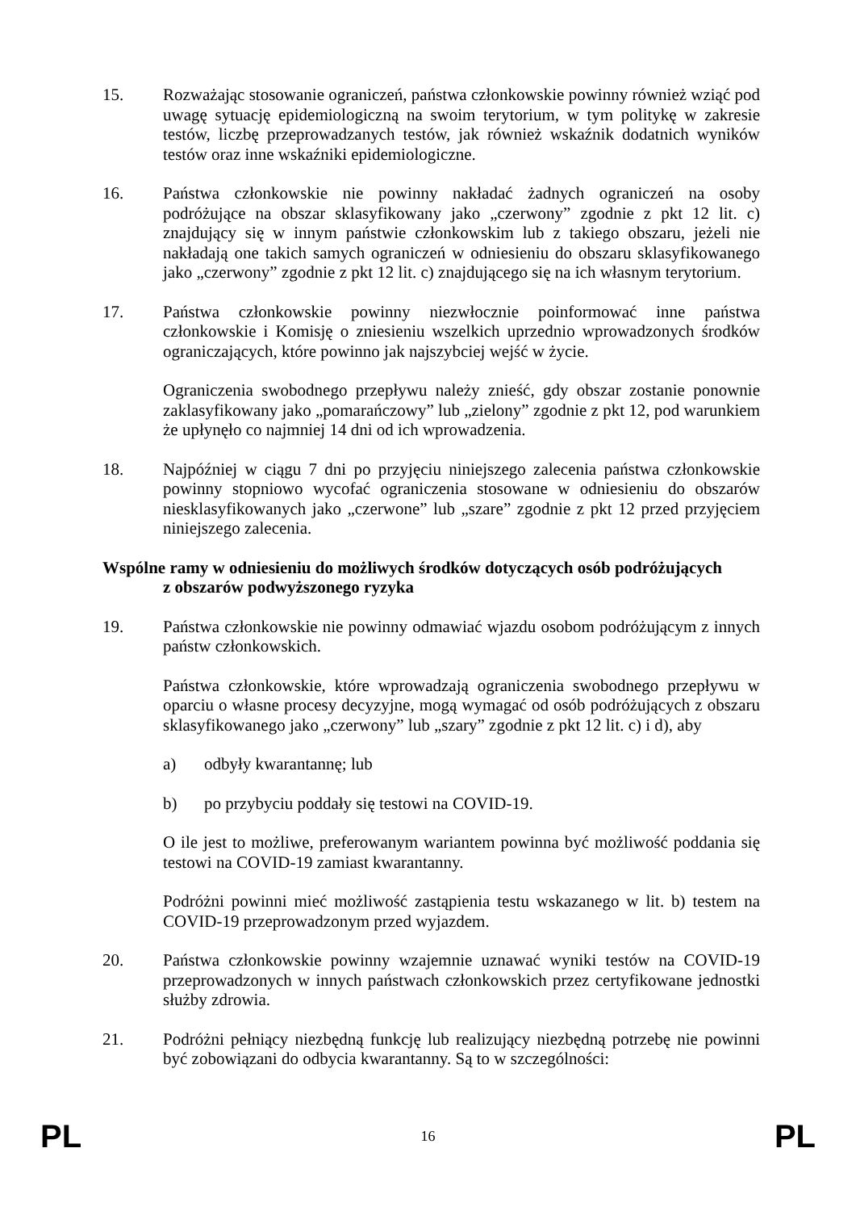15. Rozważając stosowanie ograniczeń, państwa członkowskie powinny również wziąć pod uwagę sytuację epidemiologiczną na swoim terytorium, w tym politykę w zakresie testów, liczbę przeprowadzanych testów, jak również wskaźnik dodatnich wyników testów oraz inne wskaźniki epidemiologiczne.
16. Państwa członkowskie nie powinny nakładać żadnych ograniczeń na osoby podróżujące na obszar sklasyfikowany jako „czerwony” zgodnie z pkt 12 lit. c) znajdujący się w innym państwie członkowskim lub z takiego obszaru, jeżeli nie nakładają one takich samych ograniczeń w odniesieniu do obszaru sklasyfikowanego jako „czerwony” zgodnie z pkt 12 lit. c) znajdującego się na ich własnym terytorium.
17. Państwa członkowskie powinny niezwłocznie poinformować inne państwa członkowskie i Komisję o zniesieniu wszelkich uprzednio wprowadzonych środków ograniczających, które powinno jak najszybciej wejść w życie.
Ograniczenia swobodnego przepływu należy znieść, gdy obszar zostanie ponownie zaklasyfikowany jako „pomarańczowy” lub „zielony” zgodnie z pkt 12, pod warunkiem że upłynęło co najmniej 14 dni od ich wprowadzenia.
18. Najpóźniej w ciągu 7 dni po przyjęciu niniejszego zalecenia państwa członkowskie powinny stopniowo wycofać ograniczenia stosowane w odniesieniu do obszarów niesklasyfikowanych jako „czerwone” lub „szare” zgodnie z pkt 12 przed przyjęciem niniejszego zalecenia.
Wspólne ramy w odniesieniu do możliwych środków dotyczących osób podróżujących
z obszarów podwyższonego ryzyka
19. Państwa członkowskie nie powinny odmawiać wjazdu osobom podróżującym z innych państw członkowskich.
Państwa członkowskie, które wprowadzają ograniczenia swobodnego przepływu w oparciu o własne procesy decyzyjne, mogą wymagać od osób podróżujących z obszaru sklasyfikowanego jako „czerwony” lub „szary” zgodnie z pkt 12 lit. c) i d), aby
a) odbyły kwarantannę; lub
b) po przybyciu poddały się testowi na COVID-19.
O ile jest to możliwe, preferowanym wariantem powinna być możliwość poddania się testowi na COVID-19 zamiast kwarantanny.
Podróżni powinni mieć możliwość zastąpienia testu wskazanego w lit. b) testem na COVID-19 przeprowadzonym przed wyjazdem.
20. Państwa członkowskie powinny wzajemnie uznawać wyniki testów na COVID-19 przeprowadzonych w innych państwach członkowskich przez certyfikowane jednostki służby zdrowia.
21. Podróżni pełniący niezbędną funkcję lub realizujący niezbędną potrzebę nie powinni być zobowiązani do odbycia kwarantanny. Są to w szczególności:
PL
16
PL